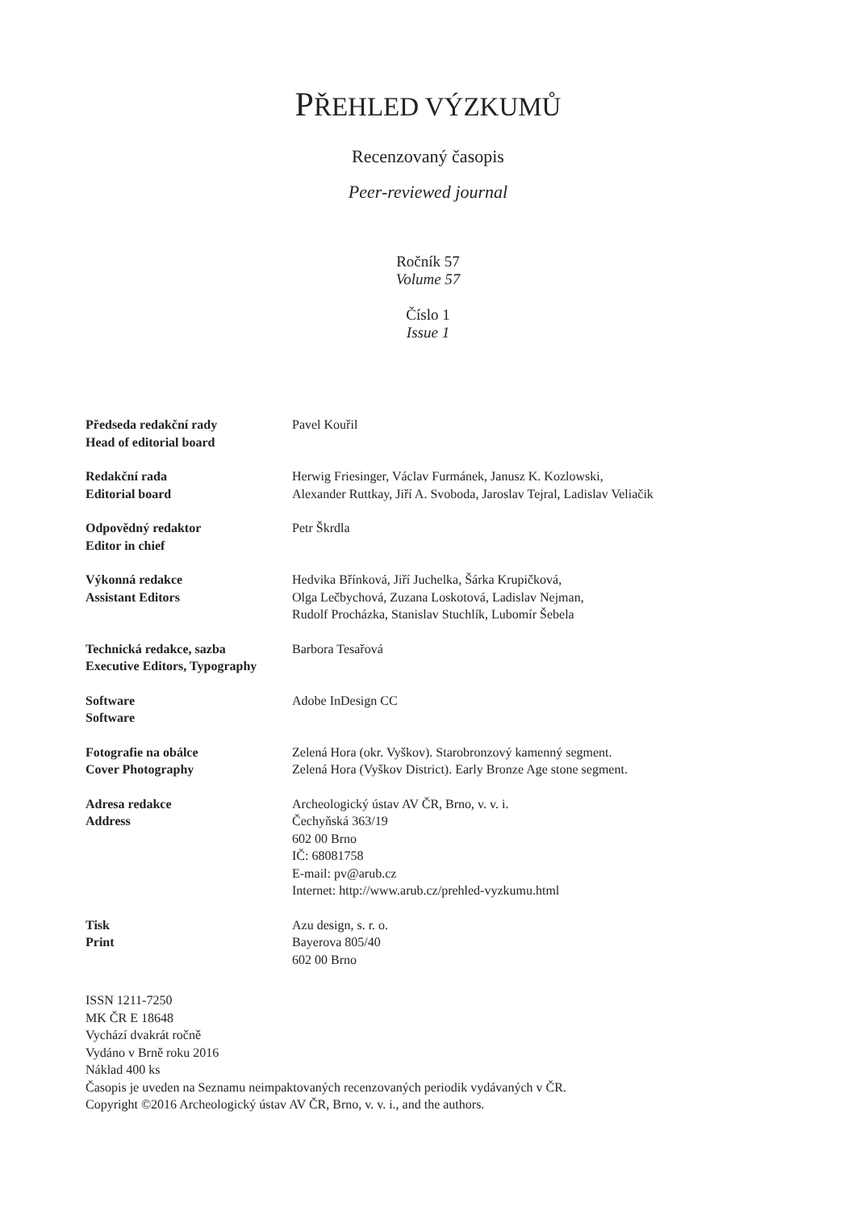PŘEHLED VÝZKUMŮ
Recenzovaný časopis
Peer-reviewed journal
Ročník 57
Volume 57
Číslo 1
Issue 1
| Předseda redakční rady Head of editorial board | Pavel Kouřil |
| Redakční rada Editorial board | Herwig Friesinger, Václav Furmánek, Janusz K. Kozlowski, Alexander Ruttkay, Jiří A. Svoboda, Jaroslav Tejral, Ladislav Veliačik |
| Odpovědný redaktor Editor in chief | Petr Škrdla |
| Výkonná redakce Assistant Editors | Hedvika Břínková, Jiří Juchelka, Šárka Krupičková, Olga Lečbychová, Zuzana Loskotová, Ladislav Nejman, Rudolf Procházka, Stanislav Stuchlík, Lubomír Šebela |
| Technická redakce, sazba Executive Editors, Typography | Barbora Tesařová |
| Software Software | Adobe InDesign CC |
| Fotografie na obálce Cover Photography | Zelená Hora (okr. Vyškov). Starobronzový kamenný segment. Zelená Hora (Vyškov District). Early Bronze Age stone segment. |
| Adresa redakce Address | Archeologický ústav AV ČR, Brno, v. v. i. Čechyňská 363/19 602 00 Brno IČ: 68081758 E-mail: pv@arub.cz Internet: http://www.arub.cz/prehled-vyzkumu.html |
| Tisk Print | Azu design, s. r. o. Bayerova 805/40 602 00 Brno |
ISSN 1211-7250
MK ČR E 18648
Vychází dvakrát ročně
Vydáno v Brně roku 2016
Náklad 400 ks
Časopis je uveden na Seznamu neimpaktovaných recenzovaných periodik vydávaných v ČR.
Copyright ©2016 Archeologický ústav AV ČR, Brno, v. v. i., and the authors.